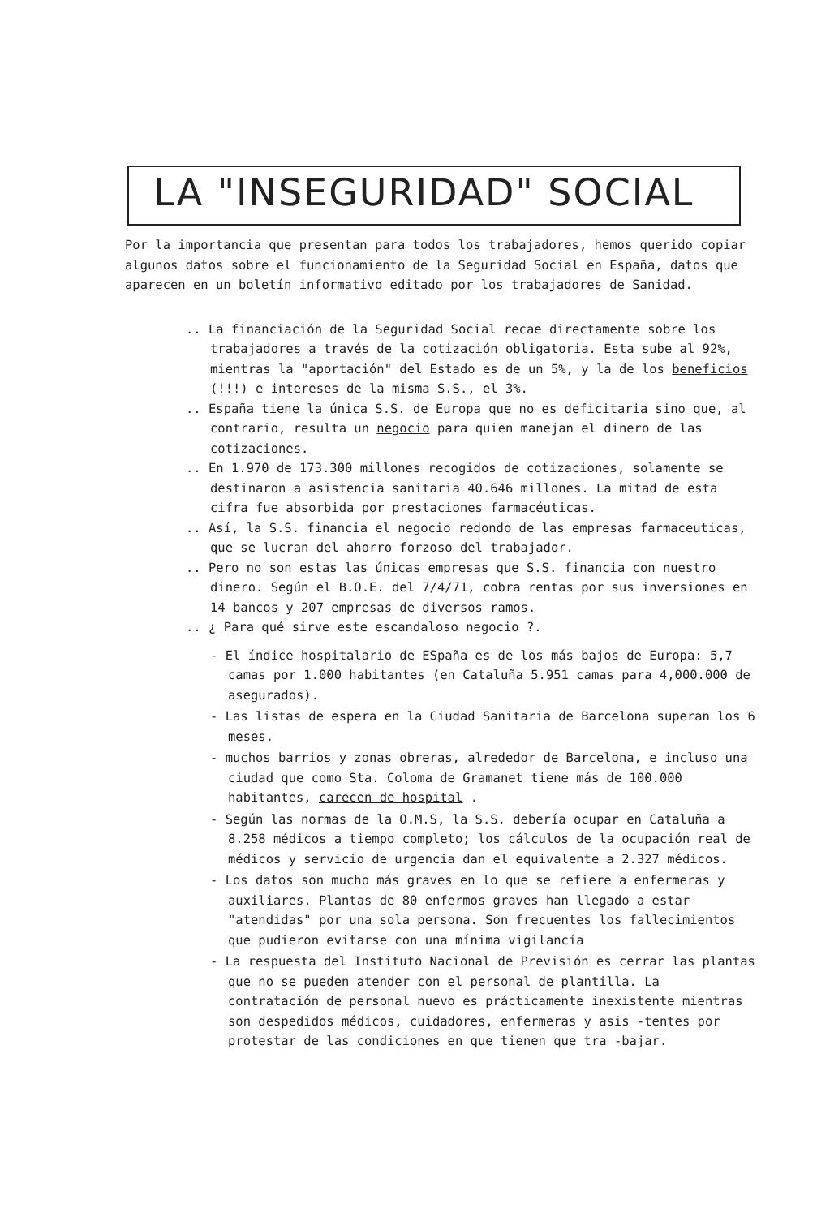LA "INSEGURIDAD" SOCIAL
Por la importancia que presentan para todos los trabajadores, hemos querido copiar algunos datos sobre el funcionamiento de la Seguridad Social en España, datos que aparecen en un boletín informativo editado por los trabajadores de Sanidad.
.. La financiación de la Seguridad Social recae directamente sobre los trabajadores a través de la cotización obligatoria. Esta sube al 92%, mientras la "aportación" del Estado es de un 5%, y la de los beneficios (!!!) e intereses de la misma S.S., el 3%.
.. España tiene la única S.S. de Europa que no es deficitaria sino que, al contrario, resulta un negocio para quien manejan el dinero de las cotizaciones.
.. En 1.970 de 173.300 millones recogidos de cotizaciones, solamente se destinaron a asistencia sanitaria 40.646 millones. La mitad de esta cifra fue absorbida por prestaciones farmacéuticas.
.. Así, la S.S. financia el negocio redondo de las empresas farmaceuticas, que se lucran del ahorro forzoso del trabajador.
.. Pero no son estas las únicas empresas que S.S. financia con nuestro dinero. Según el B.O.E. del 7/4/71, cobra rentas por sus inversiones en 14 bancos y 207 empresas de diversos ramos.
.. ¿ Para qué sirve este escandaloso negocio ?.
- El índice hospitalario de ESpaña es de los más bajos de Europa: 5,7 camas por 1.000 habitantes (en Cataluña 5.951 camas para 4,000.000 de asegurados).
- Las listas de espera en la Ciudad Sanitaria de Barcelona superan los 6 meses.
- muchos barrios y zonas obreras, alrededor de Barcelona, e incluso una ciudad que como Sta. Coloma de Gramanet tiene más de 100.000 habitantes, carecen de hospital .
- Según las normas de la O.M.S, la S.S. debería ocupar en Cataluña a 8.258 médicos a tiempo completo; los cálculos de la ocupación real de médicos y servicio de urgencia dan el equivalente a 2.327 médicos.
- Los datos son mucho más graves en lo que se refiere a enfermeras y auxiliares. Plantas de 80 enfermos graves han llegado a estar "atendidas" por una sola persona. Son frecuentes los fallecimientos que pudieron evitarse con una mínima vigilancía
- La respuesta del Instituto Nacional de Previsión es cerrar las plantas que no se pueden atender con el personal de plantilla. La contratación de personal nuevo es prácticamente inexistente mientras son despedidos médicos, cuidadores, enfermeras y asis -tentes por protestar de las condiciones en que tienen que tra -bajar.